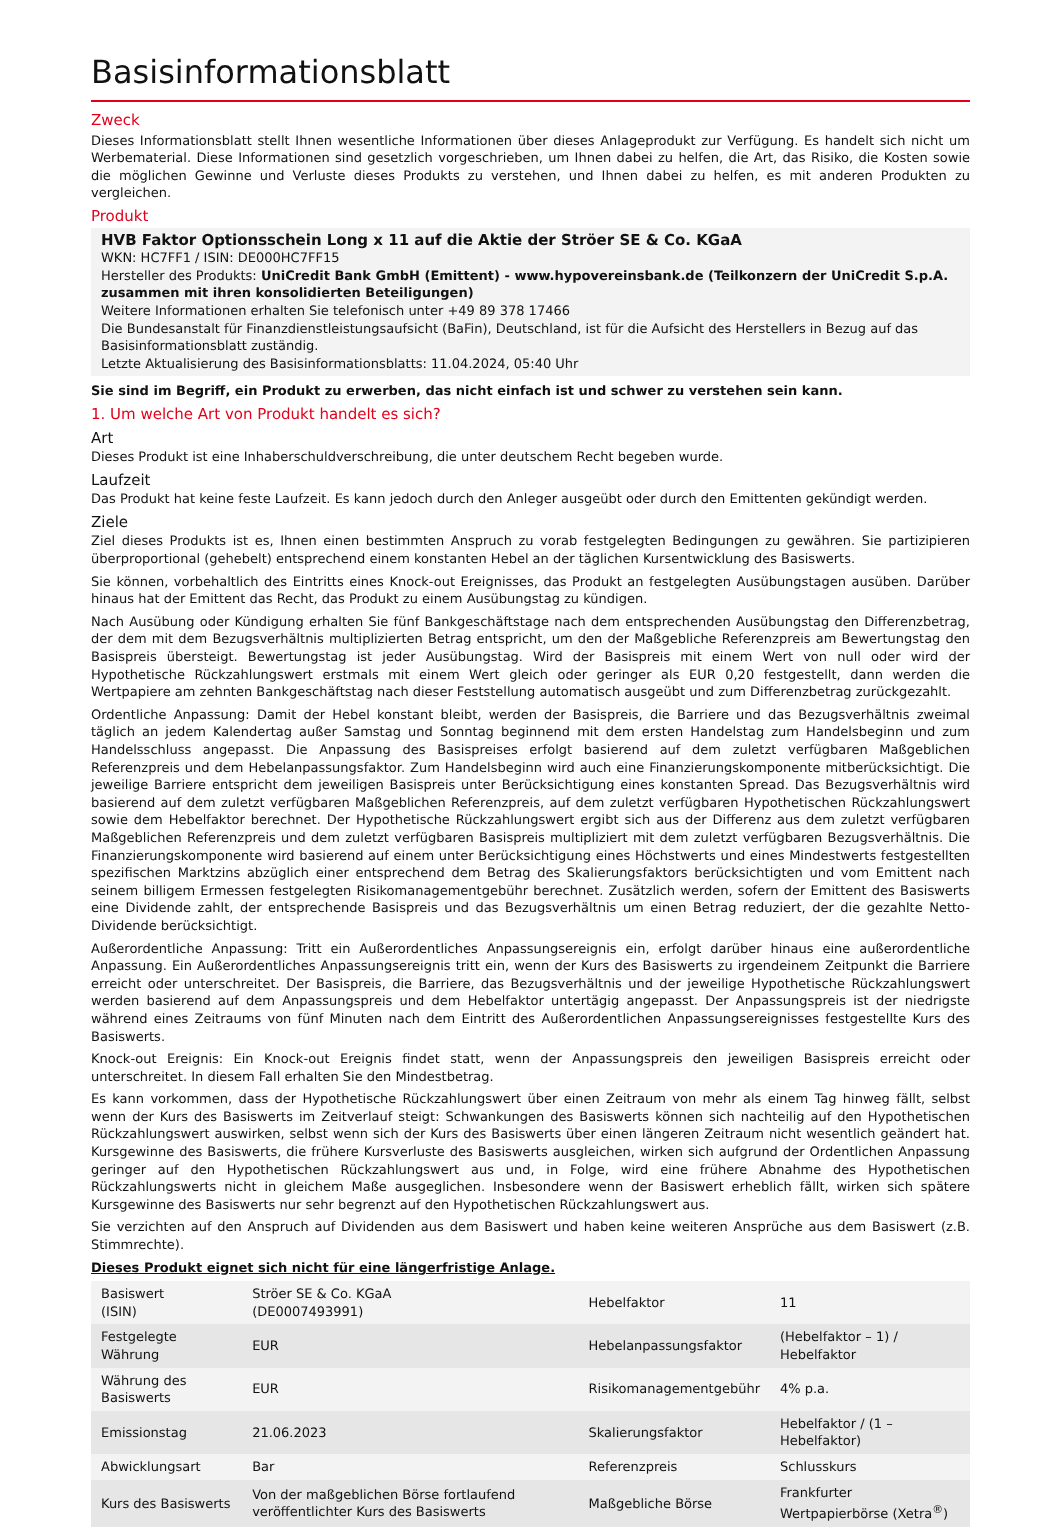Basisinformationsblatt
Zweck
Dieses Informationsblatt stellt Ihnen wesentliche Informationen über dieses Anlageprodukt zur Verfügung. Es handelt sich nicht um Werbematerial. Diese Informationen sind gesetzlich vorgeschrieben, um Ihnen dabei zu helfen, die Art, das Risiko, die Kosten sowie die möglichen Gewinne und Verluste dieses Produkts zu verstehen, und Ihnen dabei zu helfen, es mit anderen Produkten zu vergleichen.
Produkt
HVB Faktor Optionsschein Long x 11 auf die Aktie der Ströer SE & Co. KGaA
WKN: HC7FF1 / ISIN: DE000HC7FF15
Hersteller des Produkts: UniCredit Bank GmbH (Emittent) - www.hypovereinsbank.de (Teilkonzern der UniCredit S.p.A. zusammen mit ihren konsolidierten Beteiligungen)
Weitere Informationen erhalten Sie telefonisch unter +49 89 378 17466
Die Bundesanstalt für Finanzdienstleistungsaufsicht (BaFin), Deutschland, ist für die Aufsicht des Herstellers in Bezug auf das Basisinformationsblatt zuständig.
Letzte Aktualisierung des Basisinformationsblatts: 11.04.2024, 05:40 Uhr
Sie sind im Begriff, ein Produkt zu erwerben, das nicht einfach ist und schwer zu verstehen sein kann.
1. Um welche Art von Produkt handelt es sich?
Art
Dieses Produkt ist eine Inhaberschuldverschreibung, die unter deutschem Recht begeben wurde.
Laufzeit
Das Produkt hat keine feste Laufzeit. Es kann jedoch durch den Anleger ausgeübt oder durch den Emittenten gekündigt werden.
Ziele
Ziel dieses Produkts ist es, Ihnen einen bestimmten Anspruch zu vorab festgelegten Bedingungen zu gewähren. Sie partizipieren überproportional (gehebelt) entsprechend einem konstanten Hebel an der täglichen Kursentwicklung des Basiswerts.
Sie können, vorbehaltlich des Eintritts eines Knock-out Ereignisses, das Produkt an festgelegten Ausübungstagen ausüben. Darüber hinaus hat der Emittent das Recht, das Produkt zu einem Ausübungstag zu kündigen.
Nach Ausübung oder Kündigung erhalten Sie fünf Bankgeschäftstage nach dem entsprechenden Ausübungstag den Differenzbetrag, der dem mit dem Bezugsverhältnis multiplizierten Betrag entspricht, um den der Maßgebliche Referenzpreis am Bewertungstag den Basispreis übersteigt. Bewertungstag ist jeder Ausübungstag. Wird der Basispreis mit einem Wert von null oder wird der Hypothetische Rückzahlungswert erstmals mit einem Wert gleich oder geringer als EUR 0,20 festgestellt, dann werden die Wertpapiere am zehnten Bankgeschäftstag nach dieser Feststellung automatisch ausgeübt und zum Differenzbetrag zurückgezahlt.
Ordentliche Anpassung: Damit der Hebel konstant bleibt, werden der Basispreis, die Barriere und das Bezugsverhältnis zweimal täglich an jedem Kalendertag außer Samstag und Sonntag beginnend mit dem ersten Handelstag zum Handelsbeginn und zum Handelsschluss angepasst. Die Anpassung des Basispreises erfolgt basierend auf dem zuletzt verfügbaren Maßgeblichen Referenzpreis und dem Hebelanpassungsfaktor. Zum Handelsbeginn wird auch eine Finanzierungskomponente mitberücksichtigt. Die jeweilige Barriere entspricht dem jeweiligen Basispreis unter Berücksichtigung eines konstanten Spread. Das Bezugsverhältnis wird basierend auf dem zuletzt verfügbaren Maßgeblichen Referenzpreis, auf dem zuletzt verfügbaren Hypothetischen Rückzahlungswert sowie dem Hebelfaktor berechnet. Der Hypothetische Rückzahlungswert ergibt sich aus der Differenz aus dem zuletzt verfügbaren Maßgeblichen Referenzpreis und dem zuletzt verfügbaren Basispreis multipliziert mit dem zuletzt verfügbaren Bezugsverhältnis. Die Finanzierungskomponente wird basierend auf einem unter Berücksichtigung eines Höchstwerts und eines Mindestwerts festgestellten spezifischen Marktzins abzüglich einer entsprechend dem Betrag des Skalierungsfaktors berücksichtigten und vom Emittent nach seinem billigem Ermessen festgelegten Risikomanagementgebühr berechnet. Zusätzlich werden, sofern der Emittent des Basiswerts eine Dividende zahlt, der entsprechende Basispreis und das Bezugsverhältnis um einen Betrag reduziert, der die gezahlte Netto-Dividende berücksichtigt.
Außerordentliche Anpassung: Tritt ein Außerordentliches Anpassungsereignis ein, erfolgt darüber hinaus eine außerordentliche Anpassung. Ein Außerordentliches Anpassungsereignis tritt ein, wenn der Kurs des Basiswerts zu irgendeinem Zeitpunkt die Barriere erreicht oder unterschreitet. Der Basispreis, die Barriere, das Bezugsverhältnis und der jeweilige Hypothetische Rückzahlungswert werden basierend auf dem Anpassungspreis und dem Hebelfaktor untertägig angepasst. Der Anpassungspreis ist der niedrigste während eines Zeitraums von fünf Minuten nach dem Eintritt des Außerordentlichen Anpassungsereignisses festgestellte Kurs des Basiswerts.
Knock-out Ereignis: Ein Knock-out Ereignis findet statt, wenn der Anpassungspreis den jeweiligen Basispreis erreicht oder unterschreitet. In diesem Fall erhalten Sie den Mindestbetrag.
Es kann vorkommen, dass der Hypothetische Rückzahlungswert über einen Zeitraum von mehr als einem Tag hinweg fällt, selbst wenn der Kurs des Basiswerts im Zeitverlauf steigt: Schwankungen des Basiswerts können sich nachteilig auf den Hypothetischen Rückzahlungswert auswirken, selbst wenn sich der Kurs des Basiswerts über einen längeren Zeitraum nicht wesentlich geändert hat. Kursgewinne des Basiswerts, die frühere Kursverluste des Basiswerts ausgleichen, wirken sich aufgrund der Ordentlichen Anpassung geringer auf den Hypothetischen Rückzahlungswert aus und, in Folge, wird eine frühere Abnahme des Hypothetischen Rückzahlungswerts nicht in gleichem Maße ausgeglichen. Insbesondere wenn der Basiswert erheblich fällt, wirken sich spätere Kursgewinne des Basiswerts nur sehr begrenzt auf den Hypothetischen Rückzahlungswert aus.
Sie verzichten auf den Anspruch auf Dividenden aus dem Basiswert und haben keine weiteren Ansprüche aus dem Basiswert (z.B. Stimmrechte).
Dieses Produkt eignet sich nicht für eine längerfristige Anlage.
| Basiswert (ISIN) | Ströer SE & Co. KGaA (DE0007493991) | Hebelfaktor | 11 |
| Festgelegte Währung | EUR | Hebelanpassungsfaktor | (Hebelfaktor – 1) / Hebelfaktor |
| Währung des Basiswerts | EUR | Risikomanagementgebühr | 4% p.a. |
| Emissionstag | 21.06.2023 | Skalierungsfaktor | Hebelfaktor / (1 – Hebelfaktor) |
| Abwicklungsart | Bar | Referenzpreis | Schlusskurs |
| Kurs des Basiswerts | Von der maßgeblichen Börse fortlaufend veröffentlichter Kurs des Basiswerts | Maßgebliche Börse | Frankfurter Wertpapierbörse (Xetra<sup>®</sup>) |